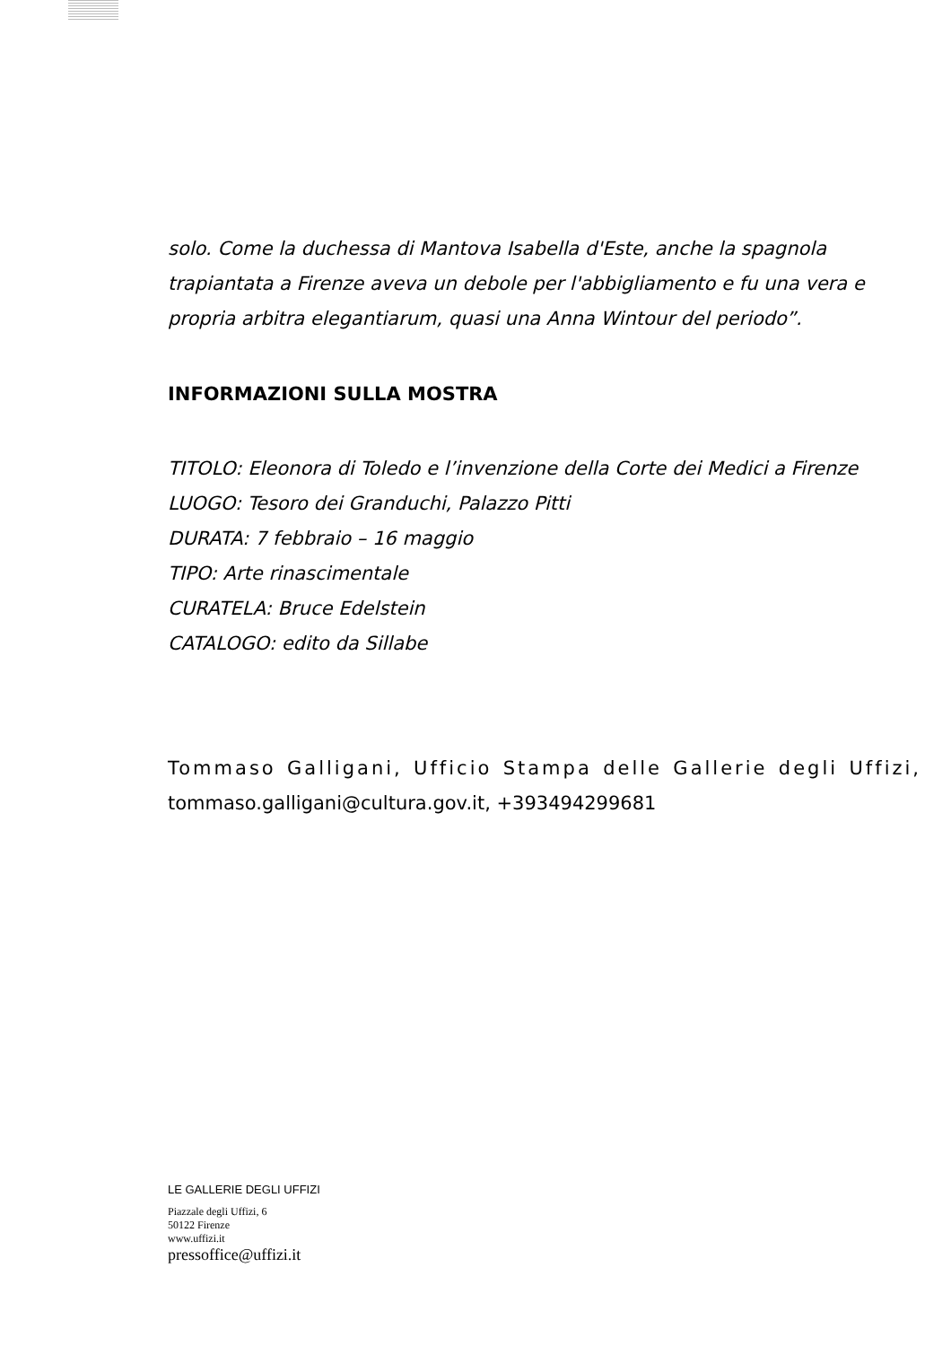solo. Come la duchessa di Mantova Isabella d'Este, anche la spagnola trapiantata a Firenze aveva un debole per l'abbigliamento e fu una vera e propria arbitra elegantiarum, quasi una Anna Wintour del periodo”.
INFORMAZIONI SULLA MOSTRA
TITOLO: Eleonora di Toledo e l’invenzione della Corte dei Medici a Firenze
LUOGO: Tesoro dei Granduchi, Palazzo Pitti
DURATA: 7 febbraio – 16 maggio
TIPO: Arte rinascimentale
CURATELA: Bruce Edelstein
CATALOGO: edito da Sillabe
Tommaso Galligani, Ufficio Stampa delle Gallerie degli Uffizi, tommaso.galligani@cultura.gov.it, +393494299681
LE GALLERIE DEGLI UFFIZI
Piazzale degli Uffizi, 6
50122 Firenze
www.uffizi.it
pressoffice@uffizi.it